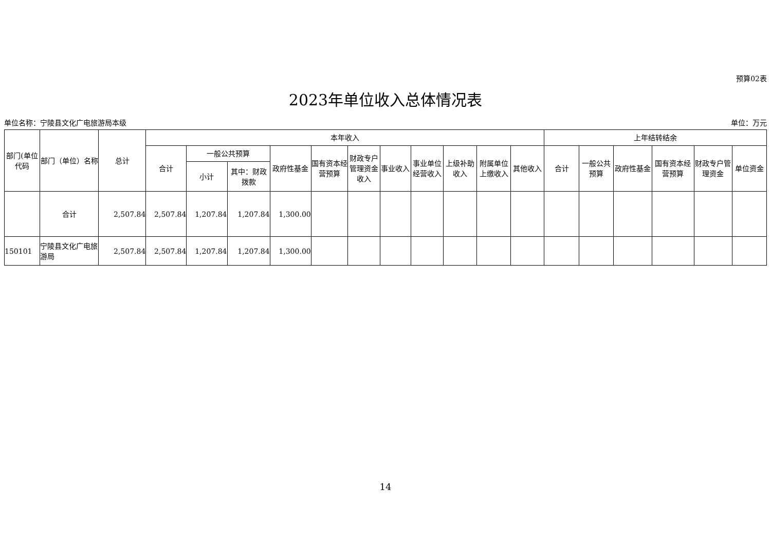预算02表
2023年单位收入总体情况表
单位名称：宁陵县文化广电旅游局本级 单位：万元
| 部门(单位代码 | 部门（单位）名称 | 总计 | 本年收入 | | | | | | | | | | | 上年结转结余 | | | | | |
| --- | --- | --- | --- | --- | --- | --- | --- | --- | --- | --- | --- | --- | --- | --- | --- | --- | --- | --- | --- |
| | | | 合计 | 一般公共预算 | | 政府性基金 | 国有资本经营预算 | 财政专户管理资金收入 | 事业收入 | 事业单位经营收入 | 上级补助收入 | 附属单位上缴收入 | 其他收入 | 合计 | 一般公共预算 | 政府性基金 | 国有资本经营预算 | 财政专户管理资金 | 单位资金 |
| | | | | 小计 | 其中：财政拨款 | | | | | | | | | | | | | | |
| | 合计 | 2,507.84 | 2,507.84 | 1,207.84 | 1,207.84 | 1,300.00 | | | | | | | | | | | | | |
| 150101 | 宁陵县文化广电旅游局 | 2,507.84 | 2,507.84 | 1,207.84 | 1,207.84 | 1,300.00 | | | | | | | | | | | | | |
14